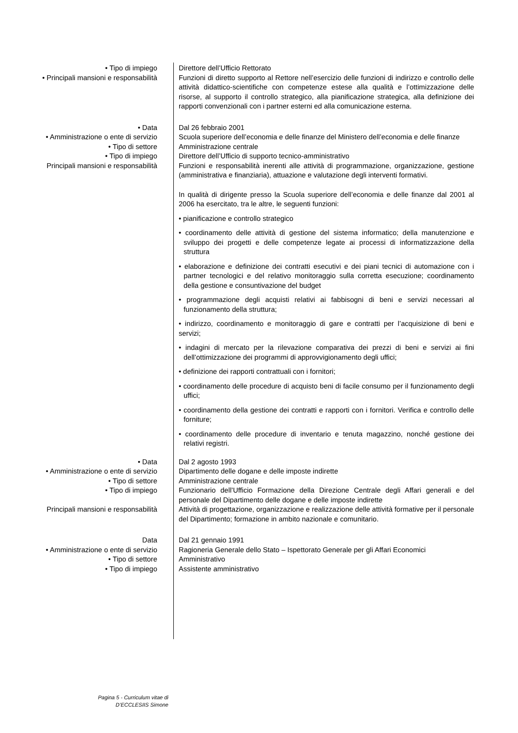• Tipo di impiego Direttore dell’Ufficio Rettorato
• Principali mansioni e responsabilità
Funzioni di diretto supporto al Rettore nell’esercizio delle funzioni di indirizzo e controllo delle attività didattico-scientifiche con competenze estese alla qualità e l’ottimizzazione delle risorse, al supporto il controllo strategico, alla pianificazione strategica, alla definizione dei rapporti convenzionali con i partner esterni ed alla comunicazione esterna.
• Data Dal 26 febbraio 2001
• Amministrazione o ente di servizio Scuola superiore dell’economia e delle finanze del Ministero dell’economia e delle finanze
• Tipo di settore Amministrazione centrale
• Tipo di impiego Direttore dell’Ufficio di supporto tecnico-amministrativo
Principali mansioni e responsabilità Funzioni e responsabilità inerenti alle attività di programmazione, organizzazione, gestione (amministrativa e finanziaria), attuazione e valutazione degli interventi formativi.
In qualità di dirigente presso la Scuola superiore dell’economia e delle finanze dal 2001 al 2006 ha esercitato, tra le altre, le seguenti funzioni:
• pianificazione e controllo strategico
• coordinamento delle attività di gestione del sistema informatico; della manutenzione e sviluppo dei progetti e delle competenze legate ai processi di informatizzazione della struttura
• elaborazione e definizione dei contratti esecutivi e dei piani tecnici di automazione con i partner tecnologici e del relativo monitoraggio sulla corretta esecuzione; coordinamento della gestione e consuntivazione del budget
• programmazione degli acquisti relativi ai fabbisogni di beni e servizi necessari al funzionamento della struttura;
• indirizzo, coordinamento e monitoraggio di gare e contratti per l’acquisizione di beni e servizi;
• indagini di mercato per la rilevazione comparativa dei prezzi di beni e servizi ai fini dell’ottimizzazione dei programmi di approvvigionamento degli uffici;
• definizione dei rapporti contrattuali con i fornitori;
• coordinamento delle procedure di acquisto beni di facile consumo per il funzionamento degli uffici;
• coordinamento della gestione dei contratti e rapporti con i fornitori. Verifica e controllo delle forniture;
• coordinamento delle procedure di inventario e tenuta magazzino, nonché gestione dei relativi registri.
• Data Dal 2 agosto 1993
• Amministrazione o ente di servizio Dipartimento delle dogane e delle imposte indirette
• Tipo di settore Amministrazione centrale
• Tipo di impiego Funzionario dell’Ufficio Formazione della Direzione Centrale degli Affari generali e del personale del Dipartimento delle dogane e delle imposte indirette
Principali mansioni e responsabilità Attività di progettazione, organizzazione e realizzazione delle attività formative per il personale del Dipartimento; formazione in ambito nazionale e comunitario.
Data Dal 21 gennaio 1991
• Amministrazione o ente di servizio Ragioneria Generale dello Stato – Ispettorato Generale per gli Affari Economici
• Tipo di settore Amministrativo
• Tipo di impiego Assistente amministrativo
Pagina 5 - Curriculum vitae di D’ECCLESIIS Simone